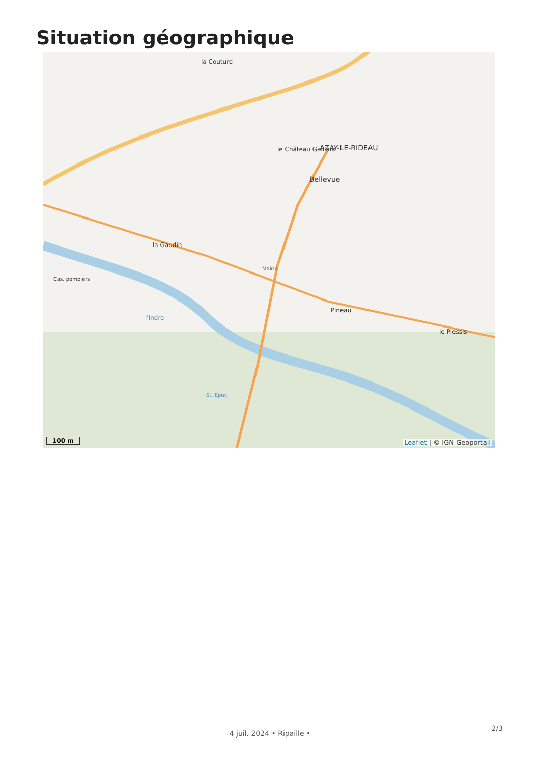Situation géographique
la Couture
AZAY-LE-RIDEAU
Bellevue
le Château Gaillard
la Gaudin
Pineau
le Plessis
l'Indre
Cas. pompiers
Mairie
St. Epur.
100 m Leaflet | © IGN Geoportail
2/3
4 juil. 2024 • Ripaille •